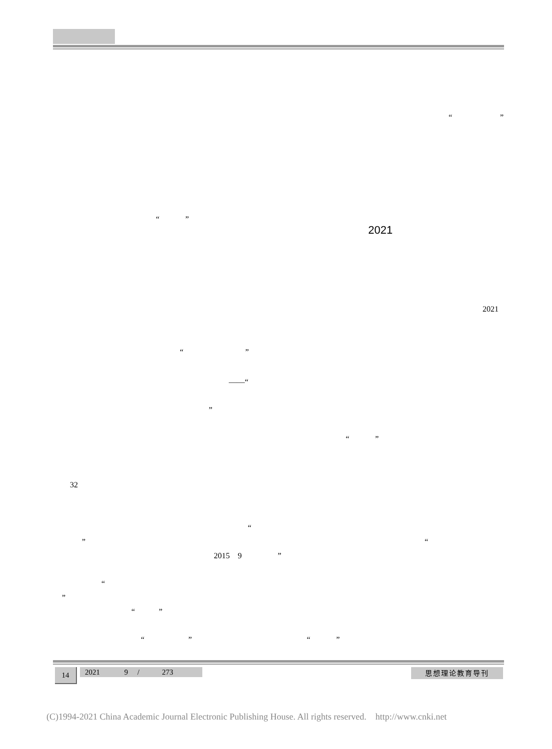“ ”
“ ”
2021
2021
“ ”
——“
”
“ ”
32
“
” “
2015 9 ”
“
”
“ ”
“ ” “ ”
14
2021 9 / 273
思想理论教育导刊
(C)1994-2021 China Academic Journal Electronic Publishing House. All rights reserved. http://www.cnki.net